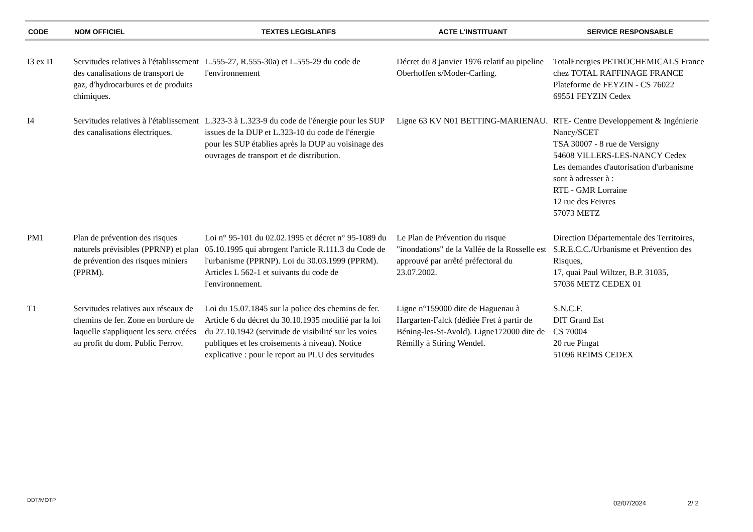| CODE | NOM OFFICIEL | TEXTES LEGISLATIFS | ACTE L'INSTITUANT | SERVICE RESPONSABLE |
| --- | --- | --- | --- | --- |
| I3 ex I1 | Servitudes relatives à l'établissement des canalisations de transport de gaz, d'hydrocarbures et de produits chimiques. | L.555-27, R.555-30a) et L.555-29 du code de l'environnement | Décret du 8 janvier 1976 relatif au pipeline Oberhoffen s/Moder-Carling. | TotalEnergies PETROCHEMICALS France chez TOTAL RAFFINAGE FRANCE Plateforme de FEYZIN - CS 76022 69551 FEYZIN Cedex |
| I4 | Servitudes relatives à l'établissement des canalisations électriques. | L.323-3 à L.323-9 du code de l'énergie pour les SUP issues de la DUP et L.323-10 du code de l'énergie pour les SUP établies après la DUP au voisinage des ouvrages de transport et de distribution. | Ligne 63 KV N01 BETTING-MARIENAU. | RTE- Centre Developpement & Ingénierie Nancy/SCET TSA 30007 - 8 rue de Versigny 54608 VILLERS-LES-NANCY Cedex Les demandes d'autorisation d'urbanisme sont à adresser à : RTE - GMR Lorraine 12 rue des Feivres 57073 METZ |
| PM1 | Plan de prévention des risques naturels prévisibles (PPRNP) et plan de prévention des risques miniers (PPRM). | Loi n° 95-101 du 02.02.1995 et décret n° 95-1089 du 05.10.1995 qui abrogent l'article R.111.3 du Code de l'urbanisme (PPRNP). Loi du 30.03.1999 (PPRM). Articles L 562-1 et suivants du code de l'environnement. | Le Plan de Prévention du risque "inondations" de la Vallée de la Rosselle est approuvé par arrêté préfectoral du 23.07.2002. | Direction Départementale des Territoires, S.R.E.C.C./Urbanisme et Prévention des Risques, 17, quai Paul Wiltzer, B.P. 31035, 57036 METZ CEDEX 01 |
| T1 | Servitudes relatives aux réseaux de chemins de fer. Zone en bordure de laquelle s'appliquent les serv. créées au profit du dom. Public Ferrov. | Loi du 15.07.1845 sur la police des chemins de fer. Article 6 du décret du 30.10.1935 modifié par la loi du 27.10.1942 (servitude de visibilité sur les voies publiques et les croisements à niveau). Notice explicative : pour le report au PLU des servitudes | Ligne n°159000 dite de Haguenau à Hargarten-Falck (dédiée Fret à partir de Béning-les-St-Avold). Ligne172000 dite de Rémilly à Stiring Wendel. | S.N.C.F. DIT Grand Est CS 70004 20 rue Pingat 51096 REIMS CEDEX |
DDT/MOTP 02/07/2024 2/ 2